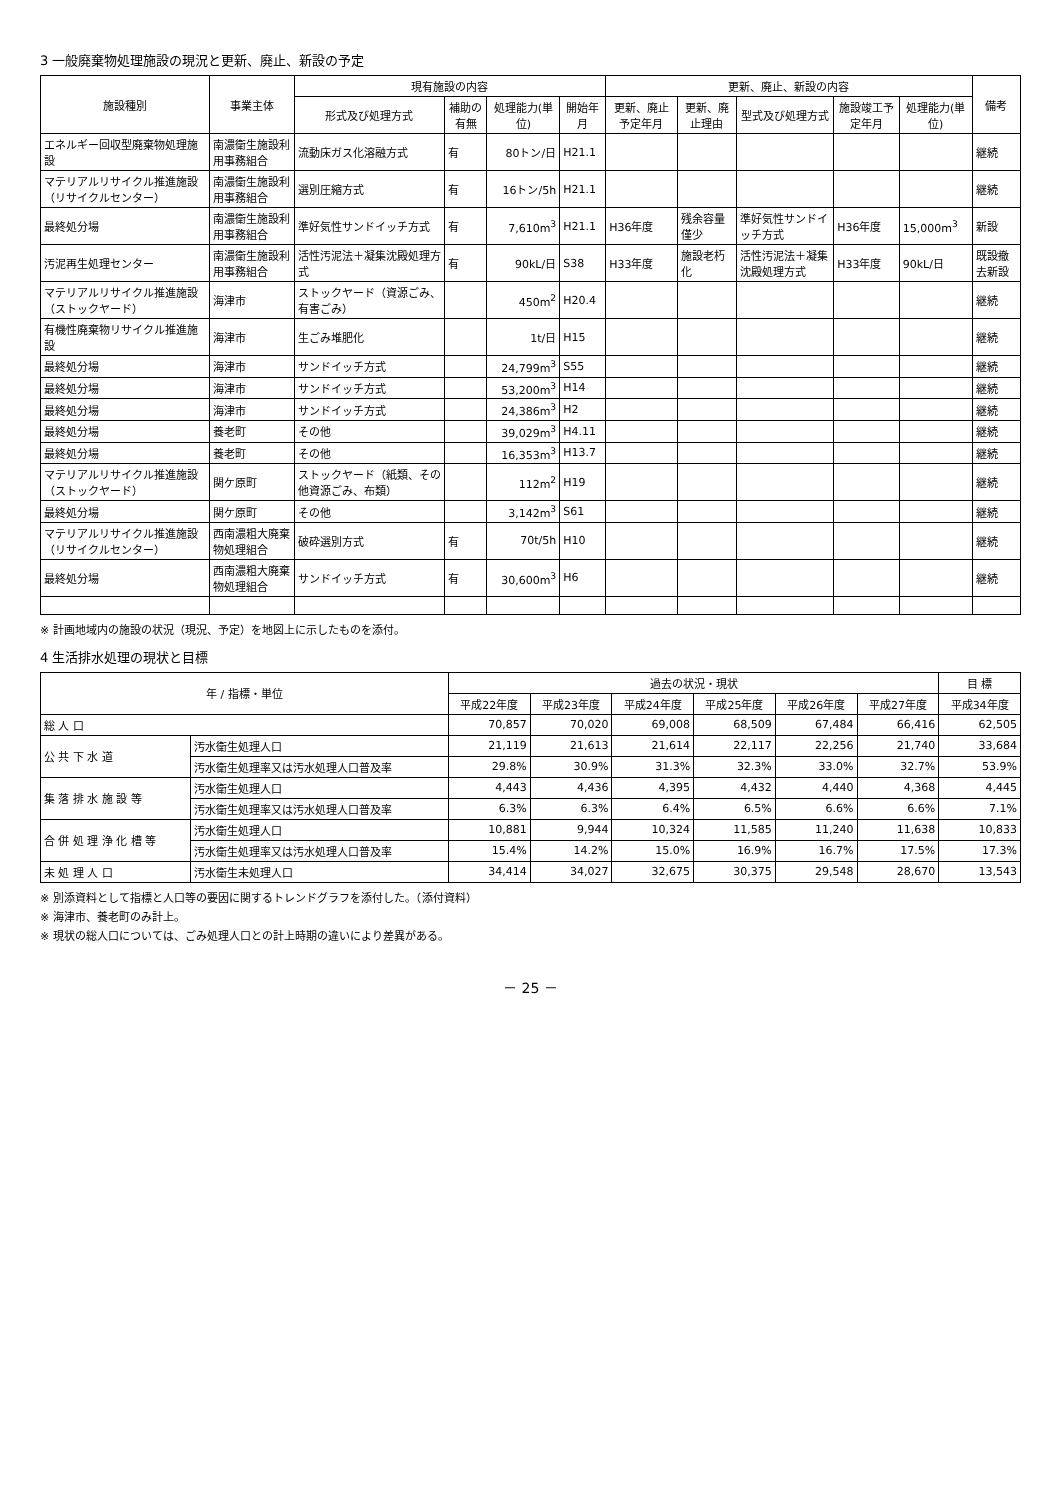3 一般廃棄物処理施設の現況と更新、廃止、新設の予定
| 施設種別 | 事業主体 | 現有施設の内容 | | | | 更新、廃止、新設の内容 | | | | | 備考 |
| --- | --- | --- | --- | --- | --- | --- | --- | --- | --- | --- | --- |
| | | 形式及び処理方式 | 補助の有無 | 処理能力(単位) | 開始年月 | 更新、廃止予定年月 | 更新、廃止理由 | 型式及び処理方式 | 施設竣工予定年月 | 処理能力(単位) | |
| エネルギー回収型廃棄物処理施設 | 南濃衛生施設利用事務組合 | 流動床ガス化溶融方式 | 有 | 80トン/日 | H21.1 | | | | | | 継続 |
| マテリアルリサイクル推進施設（リサイクルセンター） | 南濃衛生施設利用事務組合 | 選別圧縮方式 | 有 | 16トン/5h | H21.1 | | | | | | 継続 |
| 最終処分場 | 南濃衛生施設利用事務組合 | 準好気性サンドイッチ方式 | 有 | 7,610m<sup>3</sup> | H21.1 | H36年度 | 残余容量僅少 | 準好気性サンドイッチ方式 | H36年度 | 15,000m<sup>3</sup> | 新設 |
| 汚泥再生処理センター | 南濃衛生施設利用事務組合 | 活性汚泥法＋凝集沈殿処理方式 | 有 | 90kL/日 | S38 | H33年度 | 施設老朽化 | 活性汚泥法＋凝集沈殿処理方式 | H33年度 | 90kL/日 | 既設撤去新設 |
| マテリアルリサイクル推進施設（ストックヤード） | 海津市 | ストックヤード（資源ごみ、有害ごみ） | | 450m<sup>2</sup> | H20.4 | | | | | | 継続 |
| 有機性廃棄物リサイクル推進施設 | 海津市 | 生ごみ堆肥化 | | 1t/日 | H15 | | | | | | 継続 |
| 最終処分場 | 海津市 | サンドイッチ方式 | | 24,799m<sup>3</sup> | S55 | | | | | | 継続 |
| 最終処分場 | 海津市 | サンドイッチ方式 | | 53,200m<sup>3</sup> | H14 | | | | | | 継続 |
| 最終処分場 | 海津市 | サンドイッチ方式 | | 24,386m<sup>3</sup> | H2 | | | | | | 継続 |
| 最終処分場 | 養老町 | その他 | | 39,029m<sup>3</sup> | H4.11 | | | | | | 継続 |
| 最終処分場 | 養老町 | その他 | | 16,353m<sup>3</sup> | H13.7 | | | | | | 継続 |
| マテリアルリサイクル推進施設（ストックヤード） | 関ケ原町 | ストックヤード（紙類、その他資源ごみ、布類） | | 112m<sup>2</sup> | H19 | | | | | | 継続 |
| 最終処分場 | 関ケ原町 | その他 | | 3,142m<sup>3</sup> | S61 | | | | | | 継続 |
| マテリアルリサイクル推進施設（リサイクルセンター） | 西南濃粗大廃棄物処理組合 | 破砕選別方式 | 有 | 70t/5h | H10 | | | | | | 継続 |
| 最終処分場 | 西南濃粗大廃棄物処理組合 | サンドイッチ方式 | 有 | 30,600m<sup>3</sup> | H6 | | | | | | 継続 |
※ 計画地域内の施設の状況（現況、予定）を地図上に示したものを添付。
4 生活排水処理の現状と目標
| 年 / 指標・単位 | | 過去の状況・現状 | | | | | | 目 標 |
| --- | --- | --- | --- | --- | --- | --- | --- | --- |
| | | 平成22年度 | 平成23年度 | 平成24年度 | 平成25年度 | 平成26年度 | 平成27年度 | 平成34年度 |
| 総 人 口 | | 70,857 | 70,020 | 69,008 | 68,509 | 67,484 | 66,416 | 62,505 |
| 公 共 下 水 道 | 汚水衛生処理人口 | 21,119 | 21,613 | 21,614 | 22,117 | 22,256 | 21,740 | 33,684 |
| | 汚水衛生処理率又は汚水処理人口普及率 | 29.8% | 30.9% | 31.3% | 32.3% | 33.0% | 32.7% | 53.9% |
| 集 落 排 水 施 設 等 | 汚水衛生処理人口 | 4,443 | 4,436 | 4,395 | 4,432 | 4,440 | 4,368 | 4,445 |
| | 汚水衛生処理率又は汚水処理人口普及率 | 6.3% | 6.3% | 6.4% | 6.5% | 6.6% | 6.6% | 7.1% |
| 合 併 処 理 浄 化 槽 等 | 汚水衛生処理人口 | 10,881 | 9,944 | 10,324 | 11,585 | 11,240 | 11,638 | 10,833 |
| | 汚水衛生処理率又は汚水処理人口普及率 | 15.4% | 14.2% | 15.0% | 16.9% | 16.7% | 17.5% | 17.3% |
| 未 処 理 人 口 | 汚水衛生未処理人口 | 34,414 | 34,027 | 32,675 | 30,375 | 29,548 | 28,670 | 13,543 |
※ 別添資料として指標と人口等の要因に関するトレンドグラフを添付した。（添付資料）
※ 海津市、養老町のみ計上。
※ 現状の総人口については、ごみ処理人口との計上時期の違いにより差異がある。
－ 25 －